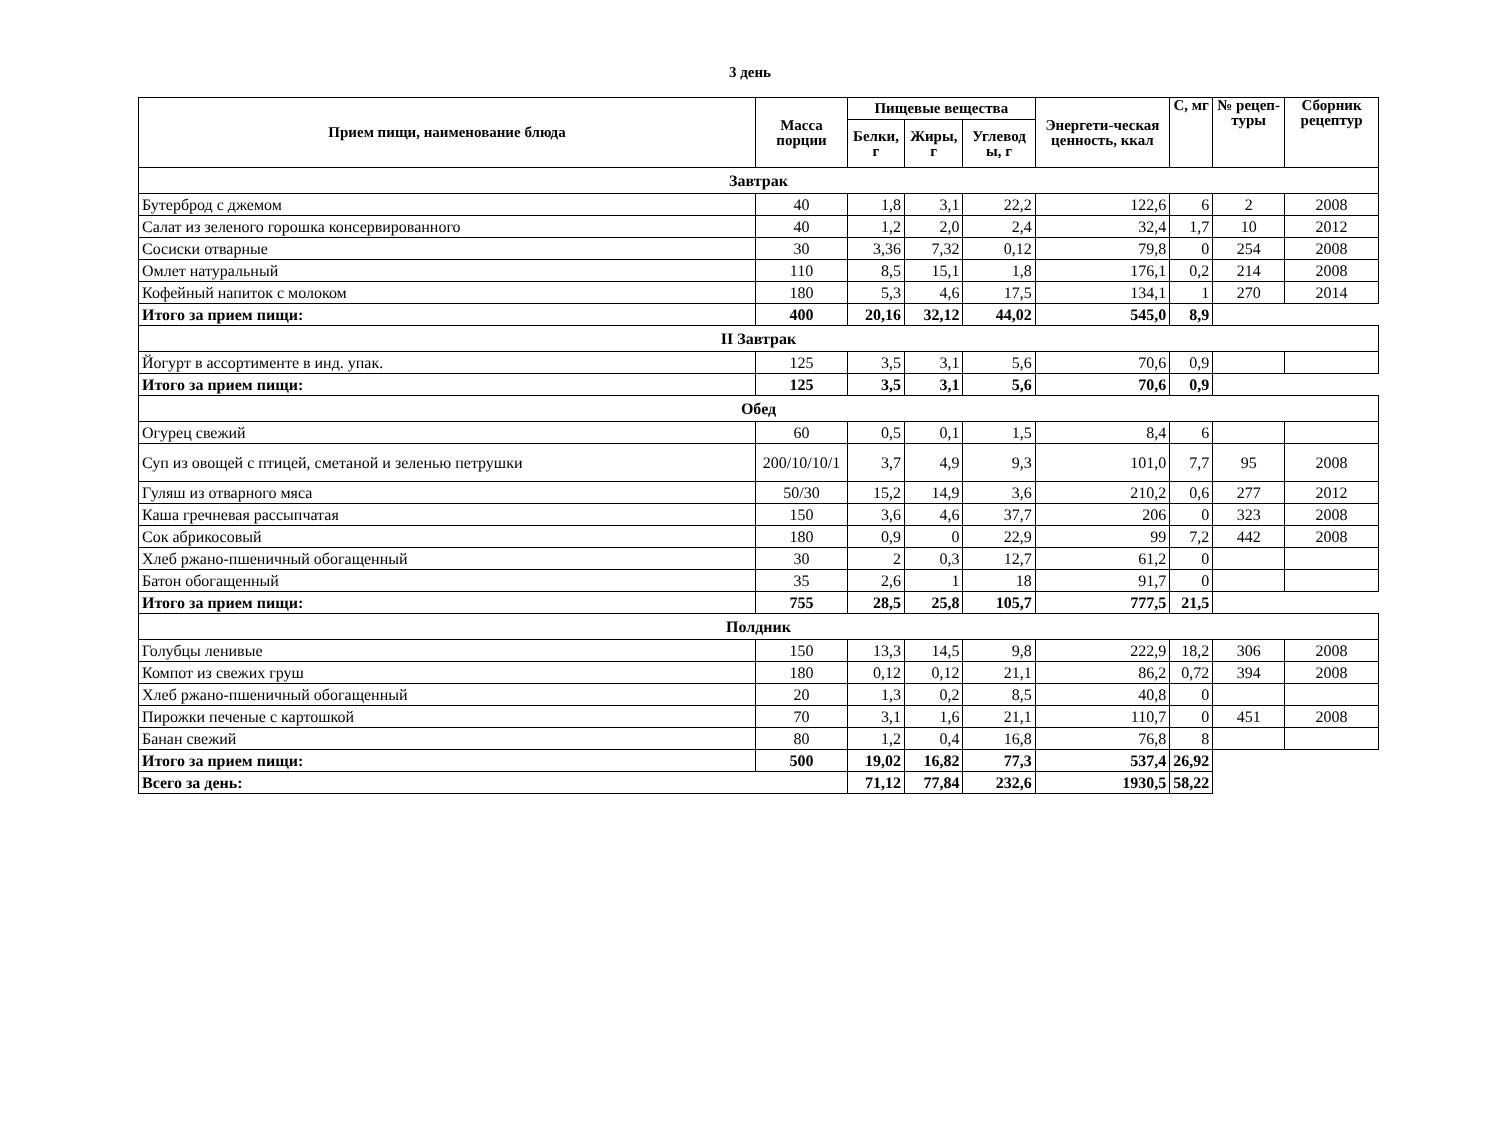3 день
| Прием пищи, наименование блюда | Масса порции | Пищевые вещества | | | Энергети-ческая ценность, ккал | С, мг | № рецеп-туры | Сборник рецептур |
| --- | --- | --- | --- | --- | --- | --- | --- | --- |
| | | Белки, г | Жиры, г | Углевод ы, г | | | | |
| Завтрак | | | | | | | | |
| Бутерброд с джемом | 40 | 1,8 | 3,1 | 22,2 | 122,6 | 6 | 2 | 2008 |
| Салат из зеленого горошка консервированного | 40 | 1,2 | 2,0 | 2,4 | 32,4 | 1,7 | 10 | 2012 |
| Сосиски отварные | 30 | 3,36 | 7,32 | 0,12 | 79,8 | 0 | 254 | 2008 |
| Омлет натуральный | 110 | 8,5 | 15,1 | 1,8 | 176,1 | 0,2 | 214 | 2008 |
| Кофейный напиток с молоком | 180 | 5,3 | 4,6 | 17,5 | 134,1 | 1 | 270 | 2014 |
| Итого за прием пищи: | 400 | 20,16 | 32,12 | 44,02 | 545,0 | 8,9 | | |
| II Завтрак | | | | | | | | |
| Йогурт в ассортименте в инд. упак. | 125 | 3,5 | 3,1 | 5,6 | 70,6 | 0,9 | | |
| Итого за прием пищи: | 125 | 3,5 | 3,1 | 5,6 | 70,6 | 0,9 | | |
| Обед | | | | | | | | |
| Огурец свежий | 60 | 0,5 | 0,1 | 1,5 | 8,4 | 6 | | |
| Суп из овощей с птицей, сметаной и зеленью петрушки | 200/10/10/1 | 3,7 | 4,9 | 9,3 | 101,0 | 7,7 | 95 | 2008 |
| Гуляш из отварного мяса | 50/30 | 15,2 | 14,9 | 3,6 | 210,2 | 0,6 | 277 | 2012 |
| Каша гречневая рассыпчатая | 150 | 3,6 | 4,6 | 37,7 | 206 | 0 | 323 | 2008 |
| Сок абрикосовый | 180 | 0,9 | 0 | 22,9 | 99 | 7,2 | 442 | 2008 |
| Хлеб ржано-пшеничный обогащенный | 30 | 2 | 0,3 | 12,7 | 61,2 | 0 | | |
| Батон обогащенный | 35 | 2,6 | 1 | 18 | 91,7 | 0 | | |
| Итого за прием пищи: | 755 | 28,5 | 25,8 | 105,7 | 777,5 | 21,5 | | |
| Полдник | | | | | | | | |
| Голубцы ленивые | 150 | 13,3 | 14,5 | 9,8 | 222,9 | 18,2 | 306 | 2008 |
| Компот из свежих груш | 180 | 0,12 | 0,12 | 21,1 | 86,2 | 0,72 | 394 | 2008 |
| Хлеб ржано-пшеничный обогащенный | 20 | 1,3 | 0,2 | 8,5 | 40,8 | 0 | | |
| Пирожки печеные с картошкой | 70 | 3,1 | 1,6 | 21,1 | 110,7 | 0 | 451 | 2008 |
| Банан свежий | 80 | 1,2 | 0,4 | 16,8 | 76,8 | 8 | | |
| Итого за прием пищи: | 500 | 19,02 | 16,82 | 77,3 | 537,4 | 26,92 | | |
| Всего за день: | | 71,12 | 77,84 | 232,6 | 1930,5 | 58,22 | | |